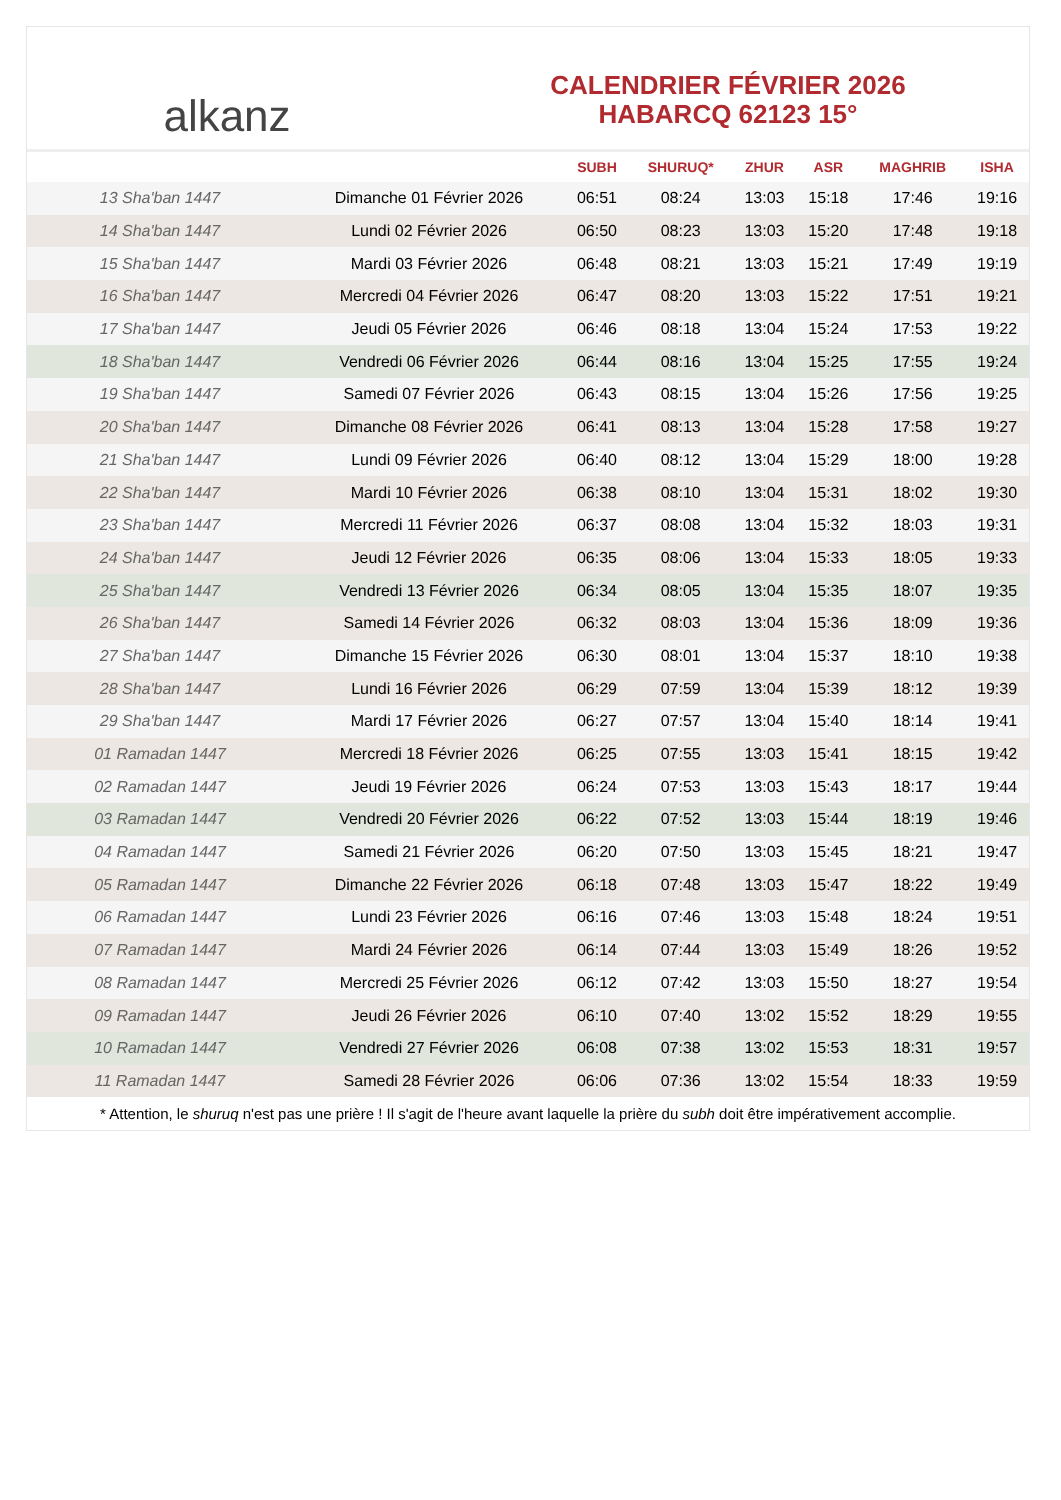alkanz
CALENDRIER FÉVRIER 2026
HABARCQ 62123 15°
| | | SUBH | SHURUQ* | ZHUR | ASR | MAGHRIB | ISHA |
| --- | --- | --- | --- | --- | --- | --- | --- |
| 13 Sha'ban 1447 | Dimanche 01 Février 2026 | 06:51 | 08:24 | 13:03 | 15:18 | 17:46 | 19:16 |
| 14 Sha'ban 1447 | Lundi 02 Février 2026 | 06:50 | 08:23 | 13:03 | 15:20 | 17:48 | 19:18 |
| 15 Sha'ban 1447 | Mardi 03 Février 2026 | 06:48 | 08:21 | 13:03 | 15:21 | 17:49 | 19:19 |
| 16 Sha'ban 1447 | Mercredi 04 Février 2026 | 06:47 | 08:20 | 13:03 | 15:22 | 17:51 | 19:21 |
| 17 Sha'ban 1447 | Jeudi 05 Février 2026 | 06:46 | 08:18 | 13:04 | 15:24 | 17:53 | 19:22 |
| 18 Sha'ban 1447 | Vendredi 06 Février 2026 | 06:44 | 08:16 | 13:04 | 15:25 | 17:55 | 19:24 |
| 19 Sha'ban 1447 | Samedi 07 Février 2026 | 06:43 | 08:15 | 13:04 | 15:26 | 17:56 | 19:25 |
| 20 Sha'ban 1447 | Dimanche 08 Février 2026 | 06:41 | 08:13 | 13:04 | 15:28 | 17:58 | 19:27 |
| 21 Sha'ban 1447 | Lundi 09 Février 2026 | 06:40 | 08:12 | 13:04 | 15:29 | 18:00 | 19:28 |
| 22 Sha'ban 1447 | Mardi 10 Février 2026 | 06:38 | 08:10 | 13:04 | 15:31 | 18:02 | 19:30 |
| 23 Sha'ban 1447 | Mercredi 11 Février 2026 | 06:37 | 08:08 | 13:04 | 15:32 | 18:03 | 19:31 |
| 24 Sha'ban 1447 | Jeudi 12 Février 2026 | 06:35 | 08:06 | 13:04 | 15:33 | 18:05 | 19:33 |
| 25 Sha'ban 1447 | Vendredi 13 Février 2026 | 06:34 | 08:05 | 13:04 | 15:35 | 18:07 | 19:35 |
| 26 Sha'ban 1447 | Samedi 14 Février 2026 | 06:32 | 08:03 | 13:04 | 15:36 | 18:09 | 19:36 |
| 27 Sha'ban 1447 | Dimanche 15 Février 2026 | 06:30 | 08:01 | 13:04 | 15:37 | 18:10 | 19:38 |
| 28 Sha'ban 1447 | Lundi 16 Février 2026 | 06:29 | 07:59 | 13:04 | 15:39 | 18:12 | 19:39 |
| 29 Sha'ban 1447 | Mardi 17 Février 2026 | 06:27 | 07:57 | 13:04 | 15:40 | 18:14 | 19:41 |
| 01 Ramadan 1447 | Mercredi 18 Février 2026 | 06:25 | 07:55 | 13:03 | 15:41 | 18:15 | 19:42 |
| 02 Ramadan 1447 | Jeudi 19 Février 2026 | 06:24 | 07:53 | 13:03 | 15:43 | 18:17 | 19:44 |
| 03 Ramadan 1447 | Vendredi 20 Février 2026 | 06:22 | 07:52 | 13:03 | 15:44 | 18:19 | 19:46 |
| 04 Ramadan 1447 | Samedi 21 Février 2026 | 06:20 | 07:50 | 13:03 | 15:45 | 18:21 | 19:47 |
| 05 Ramadan 1447 | Dimanche 22 Février 2026 | 06:18 | 07:48 | 13:03 | 15:47 | 18:22 | 19:49 |
| 06 Ramadan 1447 | Lundi 23 Février 2026 | 06:16 | 07:46 | 13:03 | 15:48 | 18:24 | 19:51 |
| 07 Ramadan 1447 | Mardi 24 Février 2026 | 06:14 | 07:44 | 13:03 | 15:49 | 18:26 | 19:52 |
| 08 Ramadan 1447 | Mercredi 25 Février 2026 | 06:12 | 07:42 | 13:03 | 15:50 | 18:27 | 19:54 |
| 09 Ramadan 1447 | Jeudi 26 Février 2026 | 06:10 | 07:40 | 13:02 | 15:52 | 18:29 | 19:55 |
| 10 Ramadan 1447 | Vendredi 27 Février 2026 | 06:08 | 07:38 | 13:02 | 15:53 | 18:31 | 19:57 |
| 11 Ramadan 1447 | Samedi 28 Février 2026 | 06:06 | 07:36 | 13:02 | 15:54 | 18:33 | 19:59 |
* Attention, le shuruq n'est pas une prière ! Il s'agit de l'heure avant laquelle la prière du subh doit être impérativement accomplie.